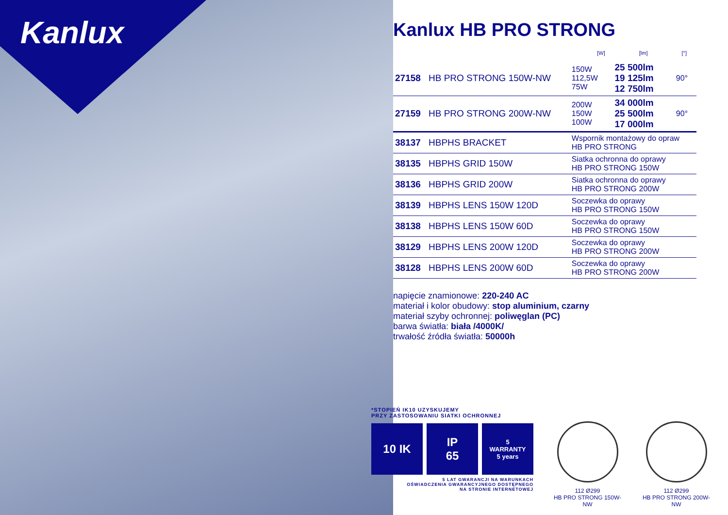Kanlux
Kanlux HB PRO STRONG
[W] [lm] [°]
| 27158 | HB PRO STRONG 150W-NW | 150W 112,5W 75W | 25 500lm 19 125lm 12 750lm | 90° |
| 27159 | HB PRO STRONG 200W-NW | 200W 150W 100W | 34 000lm 25 500lm 17 000lm | 90° |
| 38137 | HBPHS BRACKET | Wspornik montażowy do opraw HB PRO STRONG | | |
| 38135 | HBPHS GRID 150W | Siatka ochronna do oprawy HB PRO STRONG 150W | | |
| 38136 | HBPHS GRID 200W | Siatka ochronna do oprawy HB PRO STRONG 200W | | |
| 38139 | HBPHS LENS 150W 120D | Soczewka do oprawy HB PRO STRONG 150W | | |
| 38138 | HBPHS LENS 150W 60D | Soczewka do oprawy HB PRO STRONG 150W | | |
| 38129 | HBPHS LENS 200W 120D | Soczewka do oprawy HB PRO STRONG 200W | | |
| 38128 | HBPHS LENS 200W 60D | Soczewka do oprawy HB PRO STRONG 200W | | |
napięcie znamionowe: 220-240 AC
materiał i kolor obudowy: stop aluminium, czarny
materiał szyby ochronnej: poliwęglan (PC)
barwa światła: biała /4000K/
trwałość źródła światła: 50000h
*STOPIEŃ IK10 UZYSKUJEMY
PRZY ZASTOSOWANIU SIATKI OCHRONNEJ
10 IK IP
65
5
WARRANTY
5 years
5 LAT GWARANCJI NA WARUNKACH
OŚWIADCZENIA GWARANCYJNEGO DOSTĘPNEGO
NA STRONIE INTERNETOWEJ
112 Ø299
HB PRO STRONG 150W-NW
112 Ø299
HB PRO STRONG 200W-NW